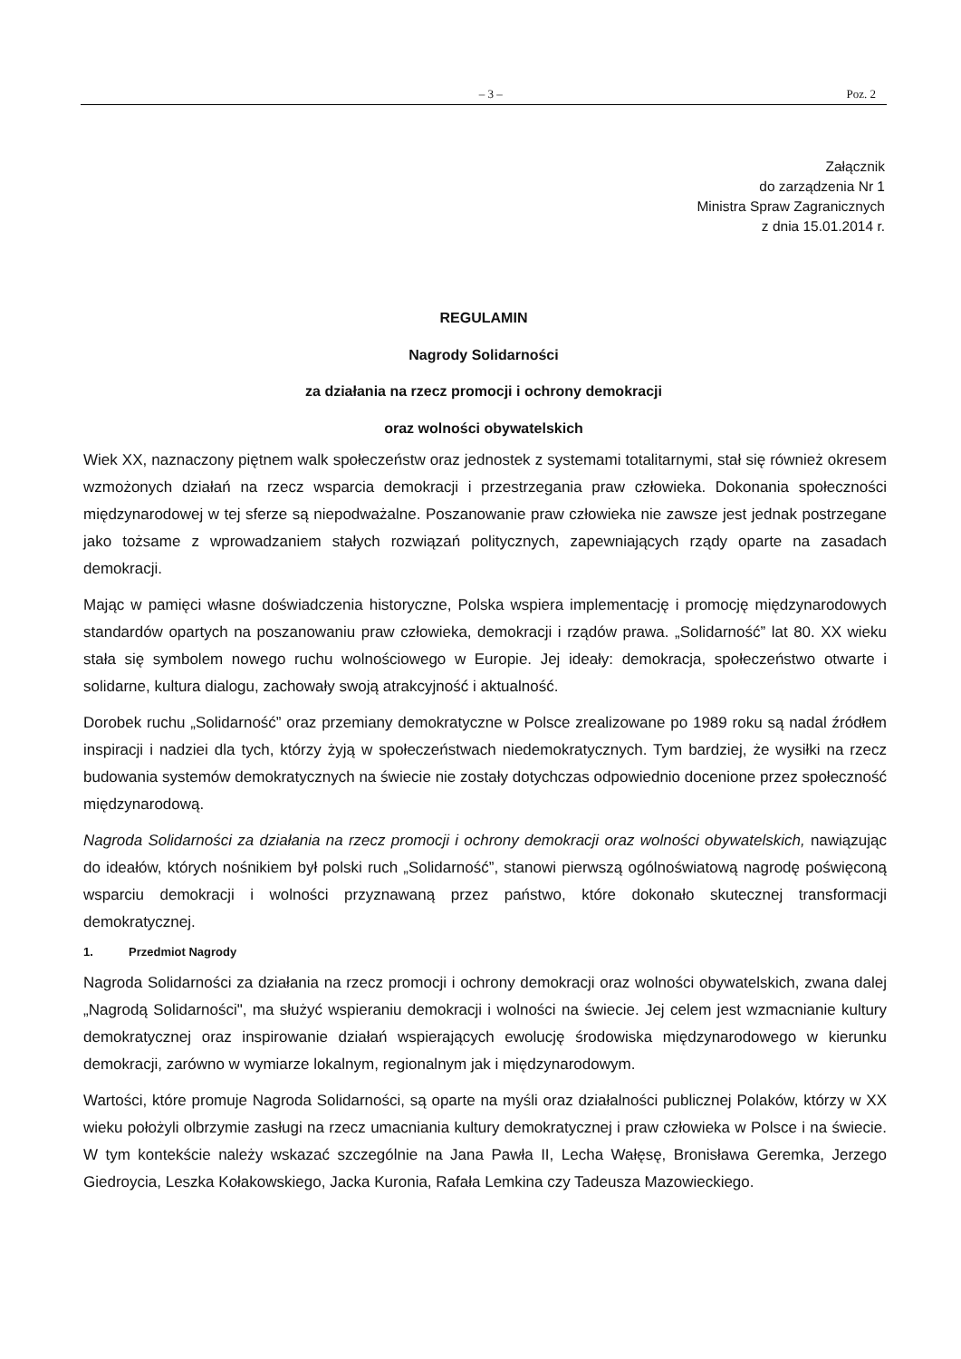– 3 – Poz. 2
Załącznik
do zarządzenia Nr 1
Ministra Spraw Zagranicznych
z dnia 15.01.2014 r.
REGULAMIN
Nagrody Solidarności
za działania na rzecz promocji i ochrony demokracji
oraz wolności obywatelskich
Wiek XX, naznaczony piętnem walk społeczeństw oraz jednostek z systemami totalitarnymi, stał się również okresem wzmożonych działań na rzecz wsparcia demokracji i przestrzegania praw człowieka. Dokonania społeczności międzynarodowej w tej sferze są niepodważalne. Poszanowanie praw człowieka nie zawsze jest jednak postrzegane jako tożsame z wprowadzaniem stałych rozwiązań politycznych, zapewniających rządy oparte na zasadach demokracji.
Mając w pamięci własne doświadczenia historyczne, Polska wspiera implementację i promocję międzynarodowych standardów opartych na poszanowaniu praw człowieka, demokracji i rządów prawa. „Solidarność” lat 80. XX wieku stała się symbolem nowego ruchu wolnościowego w Europie. Jej ideały: demokracja, społeczeństwo otwarte i solidarne, kultura dialogu, zachowały swoją atrakcyjność i aktualność.
Dorobek ruchu „Solidarność” oraz przemiany demokratyczne w Polsce zrealizowane po 1989 roku są nadal źródłem inspiracji i nadziei dla tych, którzy żyją w społeczeństwach niedemokratycznych. Tym bardziej, że wysiłki na rzecz budowania systemów demokratycznych na świecie nie zostały dotychczas odpowiednio docenione przez społeczność międzynarodową.
Nagroda Solidarności za działania na rzecz promocji i ochrony demokracji oraz wolności obywatelskich, nawiązując do ideałów, których nośnikiem był polski ruch „Solidarność”, stanowi pierwszą ogólnoświatową nagrodę poświęconą wsparciu demokracji i wolności przyznawaną przez państwo, które dokonało skutecznej transformacji demokratycznej.
1. Przedmiot Nagrody
Nagroda Solidarności za działania na rzecz promocji i ochrony demokracji oraz wolności obywatelskich, zwana dalej „Nagrodą Solidarności", ma służyć wspieraniu demokracji i wolności na świecie. Jej celem jest wzmacnianie kultury demokratycznej oraz inspirowanie działań wspierających ewolucję środowiska międzynarodowego w kierunku demokracji, zarówno w wymiarze lokalnym, regionalnym jak i międzynarodowym.
Wartości, które promuje Nagroda Solidarności, są oparte na myśli oraz działalności publicznej Polaków, którzy w XX wieku położyli olbrzymie zasługi na rzecz umacniania kultury demokratycznej i praw człowieka w Polsce i na świecie. W tym kontekście należy wskazać szczególnie na Jana Pawła II, Lecha Wałęsę, Bronisława Geremka, Jerzego Giedroycia, Leszka Kołakowskiego, Jacka Kuronia, Rafała Lemkina czy Tadeusza Mazowieckiego.